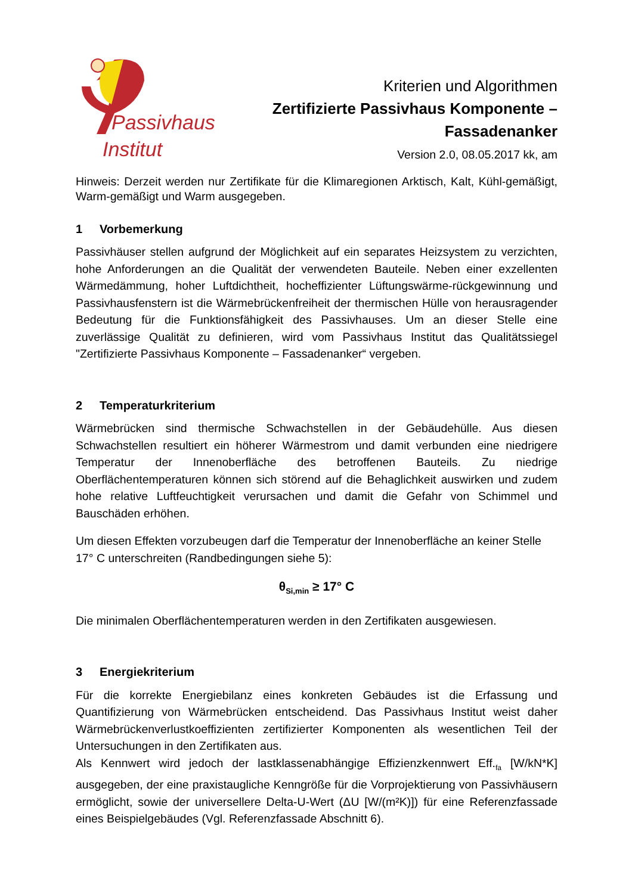Passivhaus
Institut
Kriterien und Algorithmen
Zertifizierte Passivhaus Komponente –
Fassadenanker
Version 2.0, 08.05.2017 kk, am
Hinweis: Derzeit werden nur Zertifikate für die Klimaregionen Arktisch, Kalt, Kühl-gemäßigt, Warm-gemäßigt und Warm ausgegeben.
1 Vorbemerkung
Passivhäuser stellen aufgrund der Möglichkeit auf ein separates Heizsystem zu verzichten, hohe Anforderungen an die Qualität der verwendeten Bauteile. Neben einer exzellenten Wärmedämmung, hoher Luftdichtheit, hocheffizienter Lüftungswärme-rückgewinnung und Passivhausfenstern ist die Wärmebrückenfreiheit der thermischen Hülle von herausragender Bedeutung für die Funktionsfähigkeit des Passivhauses. Um an dieser Stelle eine zuverlässige Qualität zu definieren, wird vom Passivhaus Institut das Qualitätssiegel "Zertifizierte Passivhaus Komponente – Fassadenanker“ vergeben.
2 Temperaturkriterium
Wärmebrücken sind thermische Schwachstellen in der Gebäudehülle. Aus diesen Schwachstellen resultiert ein höherer Wärmestrom und damit verbunden eine niedrigere Temperatur der Innenoberfläche des betroffenen Bauteils. Zu niedrige Oberflächentemperaturen können sich störend auf die Behaglichkeit auswirken und zudem hohe relative Luftfeuchtigkeit verursachen und damit die Gefahr von Schimmel und Bauschäden erhöhen.
Um diesen Effekten vorzubeugen darf die Temperatur der Innenoberfläche an keiner Stelle 17° C unterschreiten (Randbedingungen siehe 5):
θ<sub>Si,min</sub> ≥ 17° C
Die minimalen Oberflächentemperaturen werden in den Zertifikaten ausgewiesen.
3 Energiekriterium
Für die korrekte Energiebilanz eines konkreten Gebäudes ist die Erfassung und Quantifizierung von Wärmebrücken entscheidend. Das Passivhaus Institut weist daher Wärmebrückenverlustkoeffizienten zertifizierter Komponenten als wesentlichen Teil der Untersuchungen in den Zertifikaten aus.
Als Kennwert wird jedoch der lastklassenabhängige Effizienzkennwert Eff.<sub>fa</sub> [W/kN*K] ausgegeben, der eine praxistaugliche Kenngröße für die Vorprojektierung von Passivhäusern ermöglicht, sowie der universellere Delta-U-Wert (ΔU [W/(m²K)]) für eine Referenzfassade eines Beispielgebäudes (Vgl. Referenzfassade Abschnitt 6).